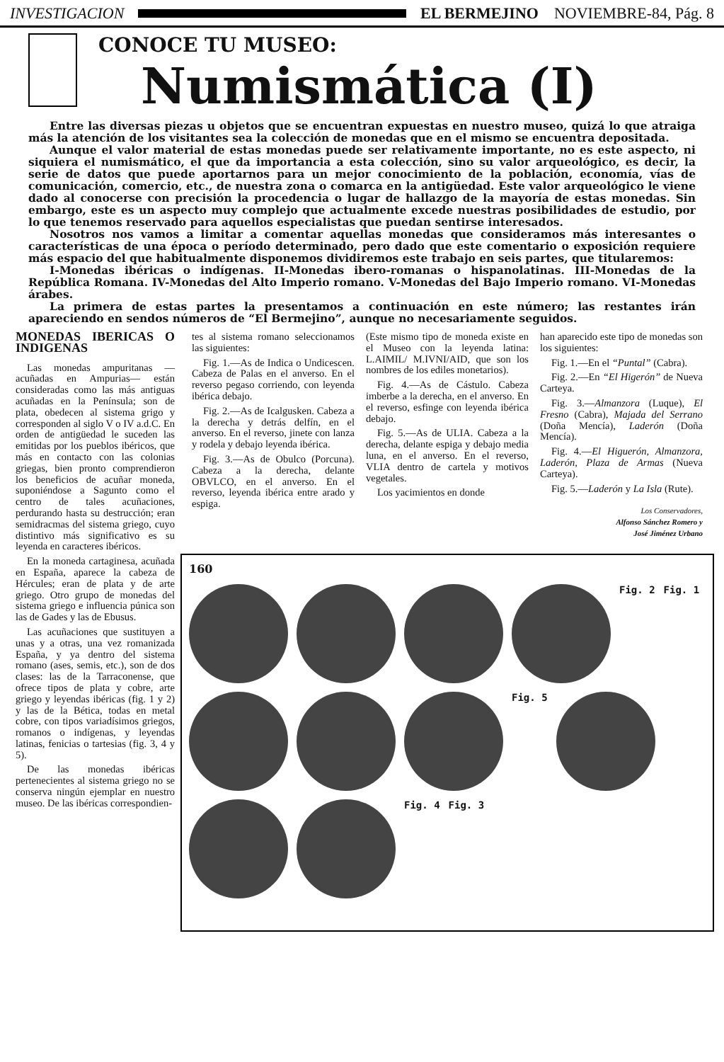INVESTIGACION EL BERMEJINO NOVIEMBRE-84, Pág. 8
CONOCE TU MUSEO:
Numismática (I)
Entre las diversas piezas u objetos que se encuentran expuestas en nuestro museo, quizá lo que atraiga más la atención de los visitantes sea la colección de monedas que en el mismo se encuentra depositada.
Aunque el valor material de estas monedas puede ser relativamente importante, no es este aspecto, ni siquiera el numismático, el que da importancia a esta colección, sino su valor arqueológico, es decir, la serie de datos que puede aportarnos para un mejor conocimiento de la población, economía, vías de comunicación, comercio, etc., de nuestra zona o comarca en la antigüedad. Este valor arqueológico le viene dado al conocerse con precisión la procedencia o lugar de hallazgo de la mayoría de estas monedas. Sin embargo, este es un aspecto muy complejo que actualmente excede nuestras posibilidades de estudio, por lo que tenemos reservado para aquellos especialistas que puedan sentirse interesados.
Nosotros nos vamos a limitar a comentar aquellas monedas que consideramos más interesantes o características de una época o período determinado, pero dado que este comentario o exposición requiere más espacio del que habitualmente disponemos dividiremos este trabajo en seis partes, que titularemos:
I-Monedas ibéricas o indígenas. II-Monedas ibero-romanas o hispanolatinas. III-Monedas de la República Romana. IV-Monedas del Alto Imperio romano. V-Monedas del Bajo Imperio romano. VI-Monedas árabes.
La primera de estas partes la presentamos a continuación en este número; las restantes irán apareciendo en sendos números de “El Bermejino”, aunque no necesariamente seguidos.
MONEDAS IBERICAS O INDIGENAS
Las monedas ampuritanas —acuñadas en Ampurias— están consideradas como las más antiguas acuñadas en la Península; son de plata, obedecen al sistema grigo y corresponden al siglo V o IV a.d.C. En orden de antigüedad le suceden las emitidas por los pueblos ibéricos, que más en contacto con las colonias griegas, bien pronto comprendieron los beneficios de acuñar moneda, suponiéndose a Sagunto como el centro de tales acuñaciones, perdurando hasta su destrucción; eran semidracmas del sistema griego, cuyo distintivo más significativo es su leyenda en caracteres ibéricos.
En la moneda cartaginesa, acuñada en España, aparece la cabeza de Hércules; eran de plata y de arte griego. Otro grupo de monedas del sistema griego e influencia púnica son las de Gades y las de Ebusus.
Las acuñaciones que sustituyen a unas y a otras, una vez romanizada España, y ya dentro del sistema romano (ases, semis, etc.), son de dos clases: las de la Tarraconense, que ofrece tipos de plata y cobre, arte griego y leyendas ibéricas (fig. 1 y 2) y las de la Bética, todas en metal cobre, con tipos variadísimos griegos, romanos o indígenas, y leyendas latinas, fenicias o tartesias (fig. 3, 4 y 5).
De las monedas ibéricas pertenecientes al sistema griego no se conserva ningún ejemplar en nuestro museo. De las ibéricas correspondien-
tes al sistema romano seleccionamos las siguientes:
Fig. 1.—As de Indica o Undicescen. Cabeza de Palas en el anverso. En el reverso pegaso corriendo, con leyenda ibérica debajo.
Fig. 2.—As de Icalgusken. Cabeza a la derecha y detrás delfín, en el anverso. En el reverso, jinete con lanza y rodela y debajo leyenda ibérica.
Fig. 3.—As de Obulco (Porcuna). Cabeza a la derecha, delante OBVLCO, en el anverso. En el reverso, leyenda ibérica entre arado y espiga.
(Este mismo tipo de moneda existe en el Museo con la leyenda latina: L.AIMIL/ M.IVNI/AID, que son los nombres de los ediles monetarios).
Fig. 4.—As de Cástulo. Cabeza imberbe a la derecha, en el anverso. En el reverso, esfinge con leyenda ibérica debajo.
Fig. 5.—As de ULIA. Cabeza a la derecha, delante espiga y debajo media luna, en el anverso. En el reverso, VLIA dentro de cartela y motivos vegetales.
Los yacimientos en donde
han aparecido este tipo de monedas son los siguientes:
Fig. 1.—En el “Puntal” (Cabra).
Fig. 2.—En “El Higerón” de Nueva Carteya.
Fig. 3.—Almanzora (Luque), El Fresno (Cabra), Majada del Serrano (Doña Mencía), Laderón (Doña Mencía).
Fig. 4.—El Higuerón, Almanzora, Laderón, Plaza de Armas (Nueva Carteya).
Fig. 5.—Laderón y La Isla (Rute).
Los Conservadores,
Alfonso Sánchez Romero y
José Jiménez Urbano
160
Fig. 2 Fig. 1
Fig. 5
Fig. 4 Fig. 3